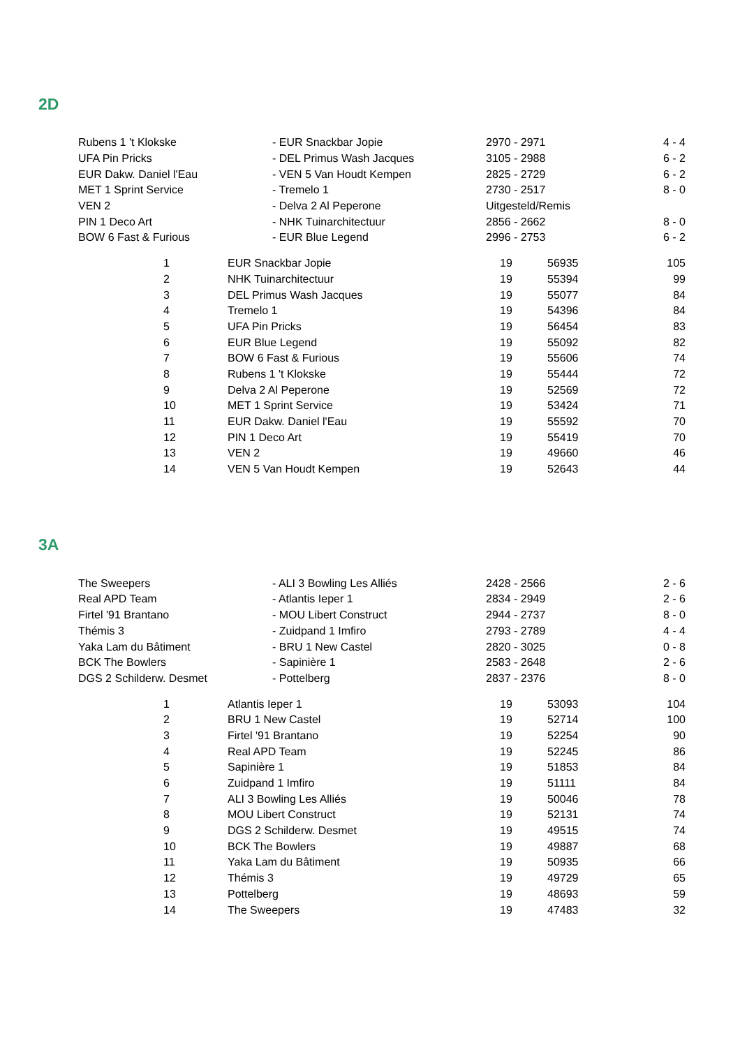2D
| Rubens 1 't Klokske | - EUR Snackbar Jopie | 2970 - 2971 | 4 - 4 |
| UFA Pin Pricks | - DEL Primus Wash Jacques | 3105 - 2988 | 6 - 2 |
| EUR Dakw. Daniel l'Eau | - VEN 5 Van Houdt Kempen | 2825 - 2729 | 6 - 2 |
| MET 1 Sprint Service | - Tremelo 1 | 2730 - 2517 | 8 - 0 |
| VEN 2 | - Delva 2 Al Peperone | Uitgesteld/Remis | |
| PIN 1 Deco Art | - NHK Tuinarchitectuur | 2856 - 2662 | 8 - 0 |
| BOW 6 Fast & Furious | - EUR Blue Legend | 2996 - 2753 | 6 - 2 |
| | 1 | EUR Snackbar Jopie | 19 | 56935 | 105 |
| | 2 | NHK Tuinarchitectuur | 19 | 55394 | 99 |
| | 3 | DEL Primus Wash Jacques | 19 | 55077 | 84 |
| | 4 | Tremelo 1 | 19 | 54396 | 84 |
| | 5 | UFA Pin Pricks | 19 | 56454 | 83 |
| | 6 | EUR Blue Legend | 19 | 55092 | 82 |
| | 7 | BOW 6 Fast & Furious | 19 | 55606 | 74 |
| | 8 | Rubens 1 't Klokske | 19 | 55444 | 72 |
| | 9 | Delva 2 Al Peperone | 19 | 52569 | 72 |
| | 10 | MET 1 Sprint Service | 19 | 53424 | 71 |
| | 11 | EUR Dakw. Daniel l'Eau | 19 | 55592 | 70 |
| | 12 | PIN 1 Deco Art | 19 | 55419 | 70 |
| | 13 | VEN 2 | 19 | 49660 | 46 |
| | 14 | VEN 5 Van Houdt Kempen | 19 | 52643 | 44 |
3A
| The Sweepers | - ALI 3 Bowling Les Alliés | 2428 - 2566 | 2 - 6 |
| Real APD Team | - Atlantis Ieper 1 | 2834 - 2949 | 2 - 6 |
| Firtel '91 Brantano | - MOU Libert Construct | 2944 - 2737 | 8 - 0 |
| Thémis 3 | - Zuidpand 1 Imfiro | 2793 - 2789 | 4 - 4 |
| Yaka Lam du Bâtiment | - BRU 1 New Castel | 2820 - 3025 | 0 - 8 |
| BCK The Bowlers | - Sapinière 1 | 2583 - 2648 | 2 - 6 |
| DGS 2 Schilderw. Desmet | - Pottelberg | 2837 - 2376 | 8 - 0 |
| | 1 | Atlantis Ieper 1 | 19 | 53093 | 104 |
| | 2 | BRU 1 New Castel | 19 | 52714 | 100 |
| | 3 | Firtel '91 Brantano | 19 | 52254 | 90 |
| | 4 | Real APD Team | 19 | 52245 | 86 |
| | 5 | Sapinière 1 | 19 | 51853 | 84 |
| | 6 | Zuidpand 1 Imfiro | 19 | 51111 | 84 |
| | 7 | ALI 3 Bowling Les Alliés | 19 | 50046 | 78 |
| | 8 | MOU Libert Construct | 19 | 52131 | 74 |
| | 9 | DGS 2 Schilderw. Desmet | 19 | 49515 | 74 |
| | 10 | BCK The Bowlers | 19 | 49887 | 68 |
| | 11 | Yaka Lam du Bâtiment | 19 | 50935 | 66 |
| | 12 | Thémis 3 | 19 | 49729 | 65 |
| | 13 | Pottelberg | 19 | 48693 | 59 |
| | 14 | The Sweepers | 19 | 47483 | 32 |